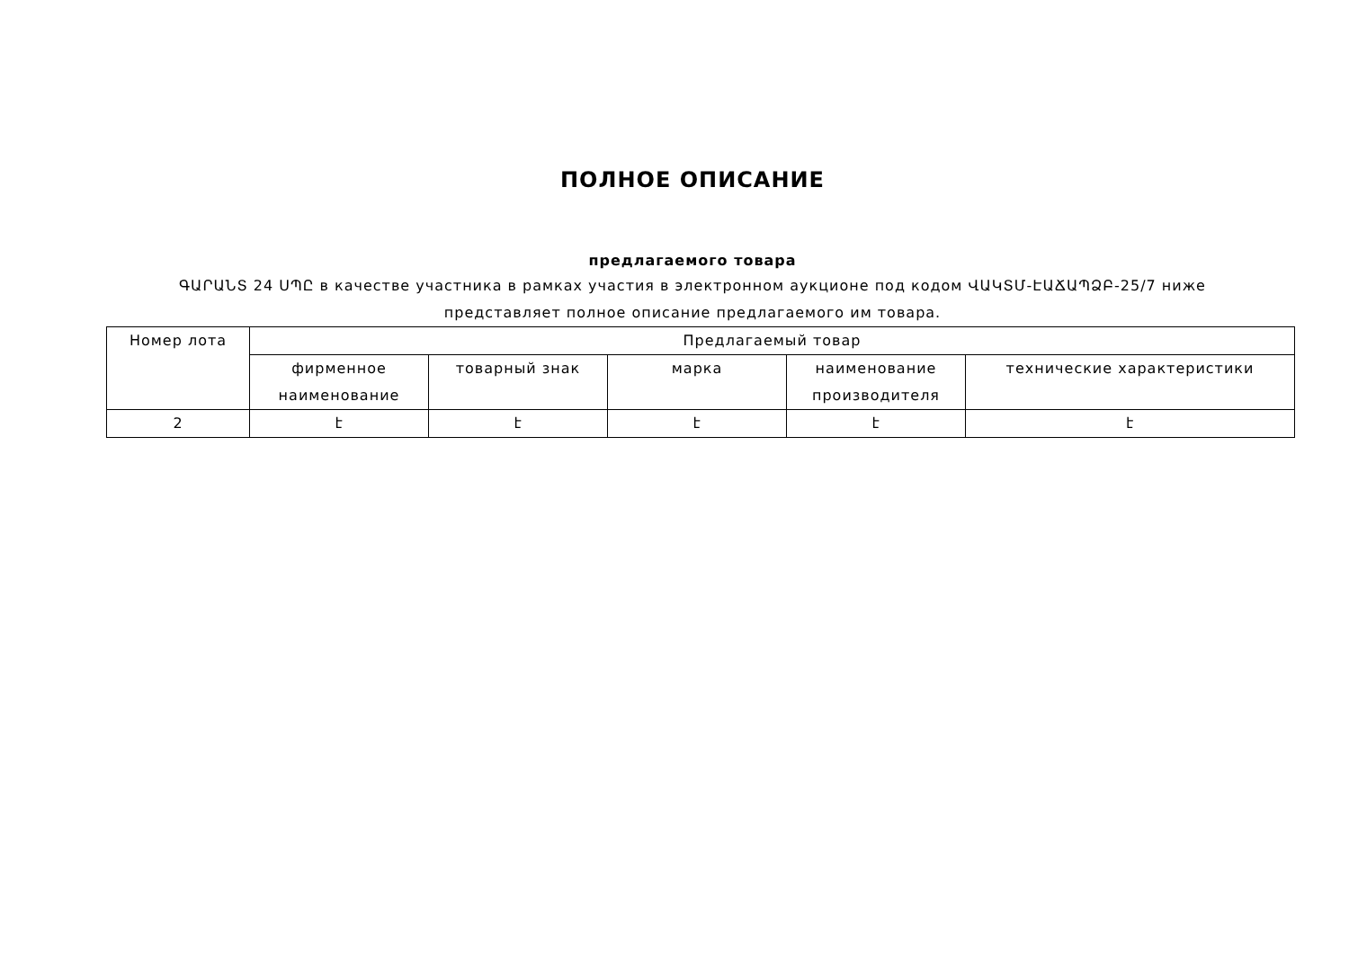ПОЛНОЕ ОПИСАНИЕ
предлагаемого товара
ԳԱՐԱՆՏ 24 ՍՊԸ в качестве участника в рамках участия в электронном аукционе под кодом ՎԱԿՏՄ-ԷԱՃԱՊՁԲ-25/7 ниже представляет полное описание предлагаемого им товара.
| Номер лота | Предлагаемый товар | | | | |
| --- | --- | --- | --- | --- | --- |
| | фирменное наименование | товарный знак | марка | наименование производителя | технические характеристики |
| 2 | է | է | է | է | է |